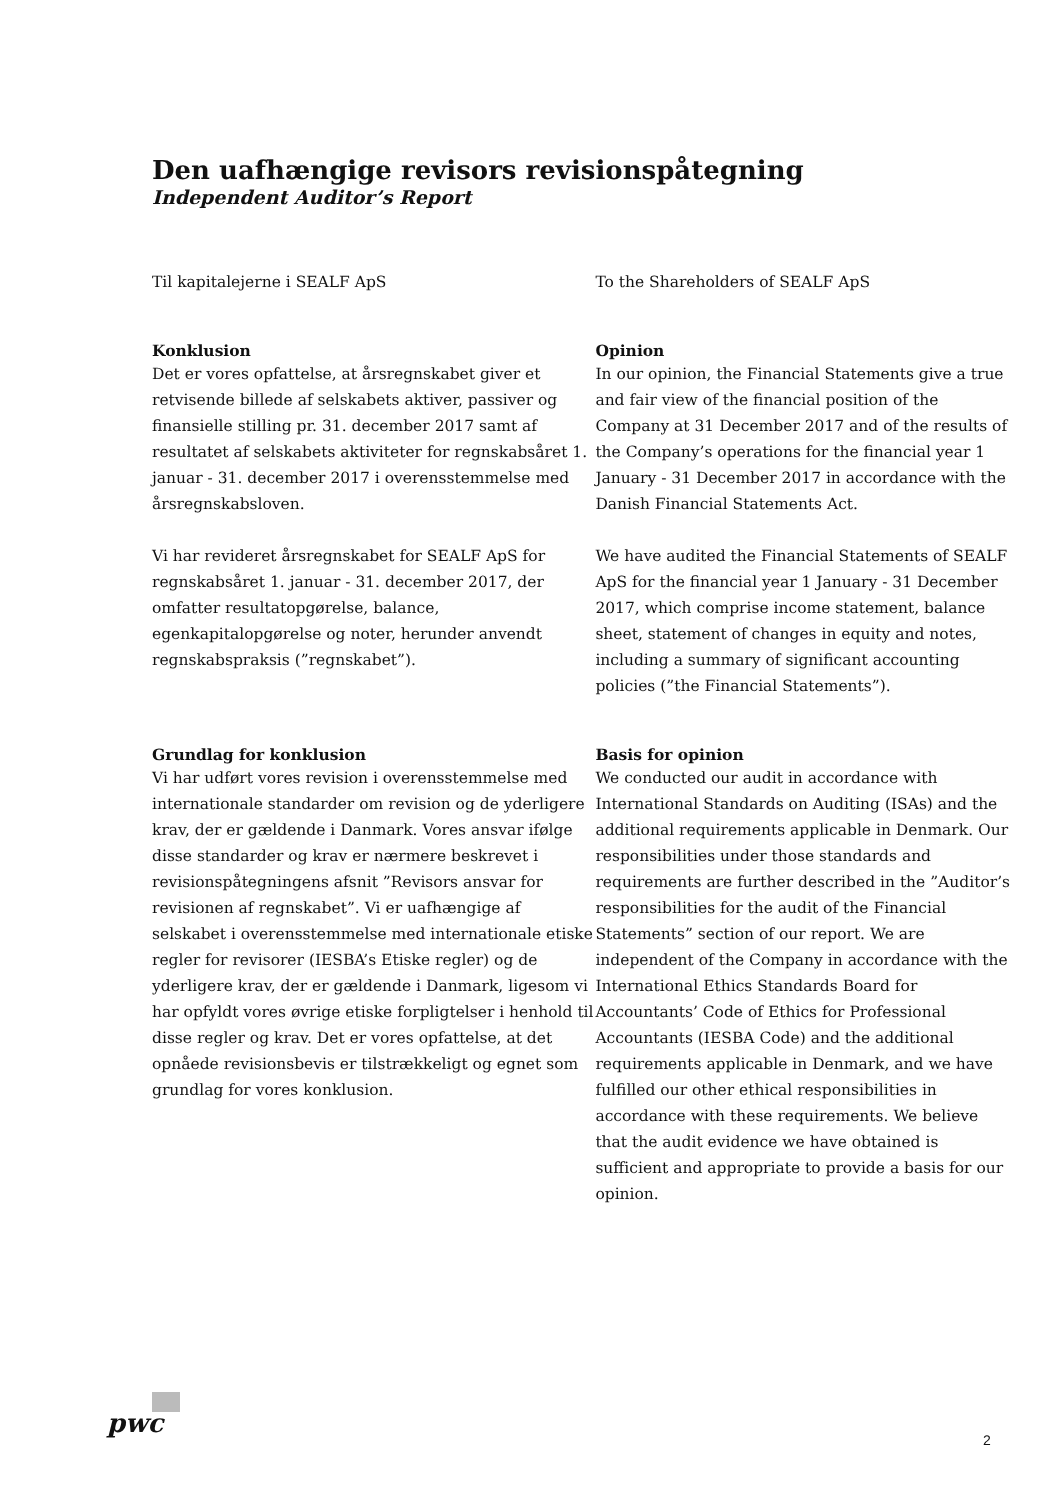Den uafhængige revisors revisionspåtegning
Independent Auditor’s Report
Til kapitalejerne i SEALF ApS
Konklusion
Det er vores opfattelse, at årsregnskabet giver et retvisende billede af selskabets aktiver, passiver og finansielle stilling pr. 31. december 2017 samt af resultatet af selskabets aktiviteter for regnskabsåret 1. januar - 31. december 2017 i overensstemmelse med årsregnskabsloven.
Vi har revideret årsregnskabet for SEALF ApS for regnskabsåret 1. januar - 31. december 2017, der omfatter resultatopgørelse, balance, egenkapitalopgørelse og noter, herunder anvendt regnskabspraksis (”regnskabet”).
Grundlag for konklusion
Vi har udført vores revision i overensstemmelse med internationale standarder om revision og de yderligere krav, der er gældende i Danmark. Vores ansvar ifølge disse standarder og krav er nærmere beskrevet i revisionspåtegningens afsnit ”Revisors ansvar for revisionen af regnskabet”. Vi er uafhængige af selskabet i overensstemmelse med internationale etiske regler for revisorer (IESBA’s Etiske regler) og de yderligere krav, der er gældende i Danmark, ligesom vi har opfyldt vores øvrige etiske forpligtelser i henhold til disse regler og krav. Det er vores opfattelse, at det opnåede revisionsbevis er tilstrækkeligt og egnet som grundlag for vores konklusion.
To the Shareholders of SEALF ApS
Opinion
In our opinion, the Financial Statements give a true and fair view of the financial position of the Company at 31 December 2017 and of the results of the Company’s operations for the financial year 1 January - 31 December 2017 in accordance with the Danish Financial Statements Act.
We have audited the Financial Statements of SEALF ApS for the financial year 1 January - 31 December 2017, which comprise income statement, balance sheet, statement of changes in equity and notes, including a summary of significant accounting policies (”the Financial Statements”).
Basis for opinion
We conducted our audit in accordance with International Standards on Auditing (ISAs) and the additional requirements applicable in Denmark. Our responsibilities under those standards and requirements are further described in the ”Auditor’s responsibilities for the audit of the Financial Statements” section of our report. We are independent of the Company in accordance with the International Ethics Standards Board for Accountants’ Code of Ethics for Professional Accountants (IESBA Code) and the additional requirements applicable in Denmark, and we have fulfilled our other ethical responsibilities in accordance with these requirements. We believe that the audit evidence we have obtained is sufficient and appropriate to provide a basis for our opinion.
pwc
2